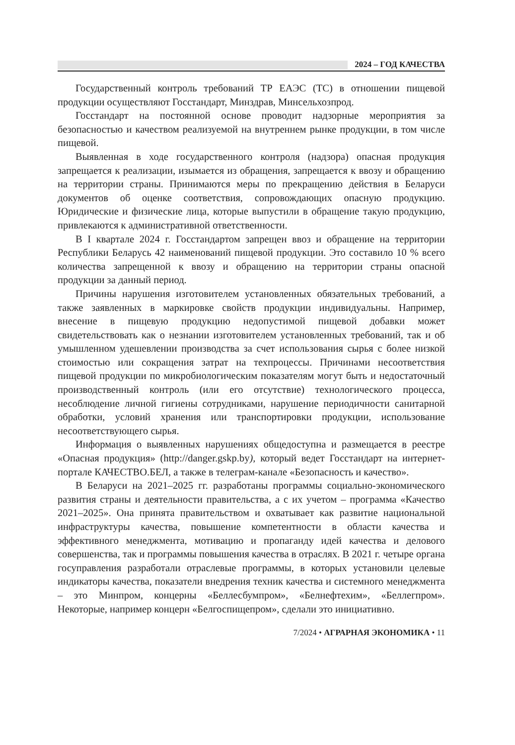2024 – ГОД КАЧЕСТВА
Государственный контроль требований ТР ЕАЭС (ТС) в отношении пищевой продукции осуществляют Госстандарт, Минздрав, Минсельхозпрод.
Госстандарт на постоянной основе проводит надзорные мероприятия за безопасностью и качеством реализуемой на внутреннем рынке продукции, в том числе пищевой.
Выявленная в ходе государственного контроля (надзора) опасная продукция запрещается к реализации, изымается из обращения, запрещается к ввозу и обращению на территории страны. Принимаются меры по прекращению действия в Беларуси документов об оценке соответствия, сопровождающих опасную продукцию. Юридические и физические лица, которые выпустили в обращение такую продукцию, привлекаются к административной ответственности.
В I квартале 2024 г. Госстандартом запрещен ввоз и обращение на территории Республики Беларусь 42 наименований пищевой продукции. Это составило 10 % всего количества запрещенной к ввозу и обращению на территории страны опасной продукции за данный период.
Причины нарушения изготовителем установленных обязательных требований, а также заявленных в маркировке свойств продукции индивидуальны. Например, внесение в пищевую продукцию недопустимой пищевой добавки может свидетельствовать как о незнании изготовителем установленных требований, так и об умышленном удешевлении производства за счет использования сырья с более низкой стоимостью или сокращения затрат на техпроцессы. Причинами несоответствия пищевой продукции по микробиологическим показателям могут быть и недостаточный производственный контроль (или его отсутствие) технологического процесса, несоблюдение личной гигиены сотрудниками, нарушение периодичности санитарной обработки, условий хранения или транспортировки продукции, использование несоответствующего сырья.
Информация о выявленных нарушениях общедоступна и размещается в реестре «Опасная продукция» (http://danger.gskp.by), который ведет Госстандарт на интернет-портале КАЧЕСТВО.БЕЛ, а также в телеграм-канале «Безопасность и качество».
В Беларуси на 2021–2025 гг. разработаны программы социально-экономического развития страны и деятельности правительства, а с их учетом – программа «Качество 2021–2025». Она принята правительством и охватывает как развитие национальной инфраструктуры качества, повышение компетентности в области качества и эффективного менеджмента, мотивацию и пропаганду идей качества и делового совершенства, так и программы повышения качества в отраслях. В 2021 г. четыре органа госуправления разработали отраслевые программы, в которых установили целевые индикаторы качества, показатели внедрения техник качества и системного менеджмента – это Минпром, концерны «Беллесбумпром», «Белнефтехим», «Беллегпром». Некоторые, например концерн «Белгоспищепром», сделали это инициативно.
7/2024 • АГРАРНАЯ ЭКОНОМИКА • 11